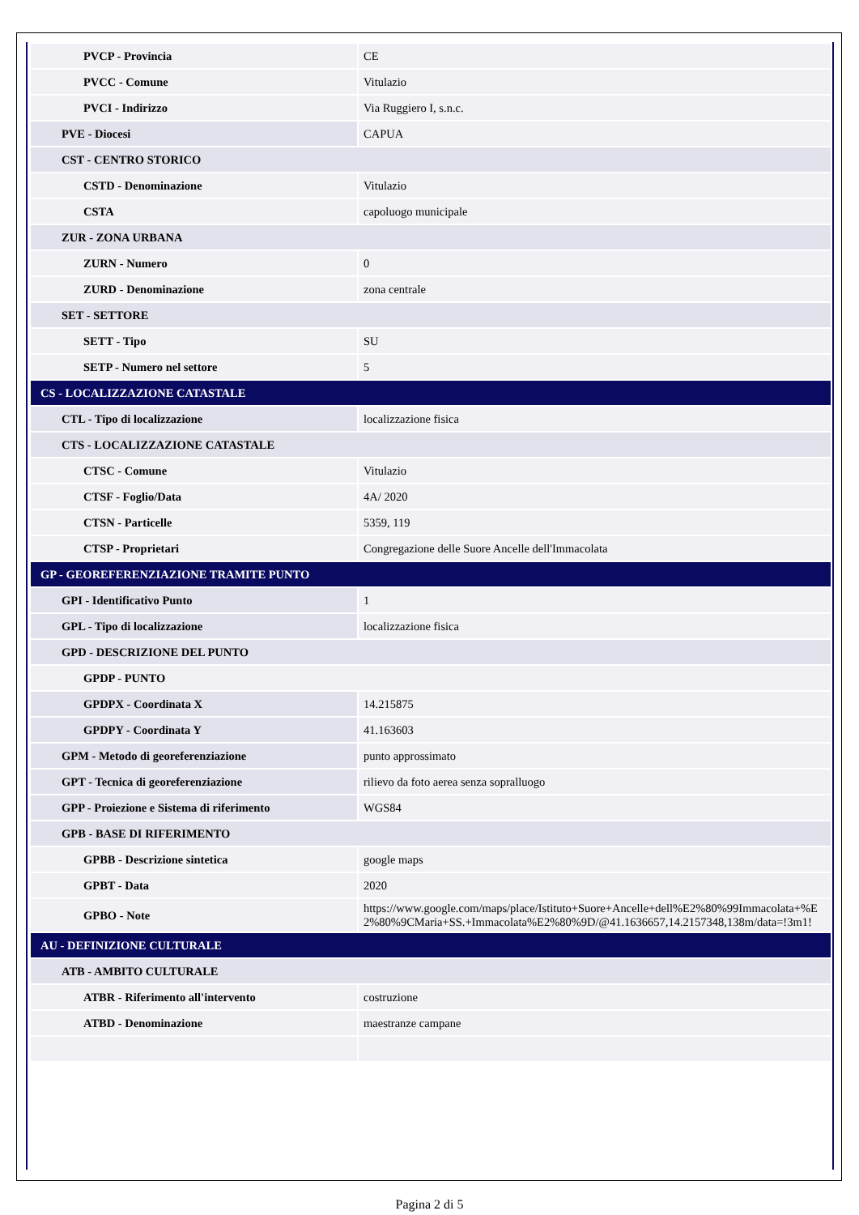| PVCP - Provincia | CE |
| PVCC - Comune | Vitulazio |
| PVCI - Indirizzo | Via Ruggiero I, s.n.c. |
| PVE - Diocesi | CAPUA |
| CST - CENTRO STORICO | |
| CSTD - Denominazione | Vitulazio |
| CSTA | capoluogo municipale |
| ZUR - ZONA URBANA | |
| ZURN - Numero | 0 |
| ZURD - Denominazione | zona centrale |
| SET - SETTORE | |
| SETT - Tipo | SU |
| SETP - Numero nel settore | 5 |
| CS - LOCALIZZAZIONE CATASTALE | |
| CTL - Tipo di localizzazione | localizzazione fisica |
| CTS - LOCALIZZAZIONE CATASTALE | |
| CTSC - Comune | Vitulazio |
| CTSF - Foglio/Data | 4A/ 2020 |
| CTSN - Particelle | 5359, 119 |
| CTSP - Proprietari | Congregazione delle Suore Ancelle dell'Immacolata |
| GP - GEOREFERENZIAZIONE TRAMITE PUNTO | |
| GPI - Identificativo Punto | 1 |
| GPL - Tipo di localizzazione | localizzazione fisica |
| GPD - DESCRIZIONE DEL PUNTO | |
| GPDP - PUNTO | |
| GPDPX - Coordinata X | 14.215875 |
| GPDPY - Coordinata Y | 41.163603 |
| GPM - Metodo di georeferenziazione | punto approssimato |
| GPT - Tecnica di georeferenziazione | rilievo da foto aerea senza sopralluogo |
| GPP - Proiezione e Sistema di riferimento | WGS84 |
| GPB - BASE DI RIFERIMENTO | |
| GPBB - Descrizione sintetica | google maps |
| GPBT - Data | 2020 |
| GPBO - Note | https://www.google.com/maps/place/Istituto+Suore+Ancelle+dell%E2%80%99Immacolata+%E2%80%9CMaria+SS.+Immacolata%E2%80%9D/@41.1636657,14.2157348,138m/data=!3m1! |
| AU - DEFINIZIONE CULTURALE | |
| ATB - AMBITO CULTURALE | |
| ATBR - Riferimento all'intervento | costruzione |
| ATBD - Denominazione | maestranze campane |
Pagina 2 di 5